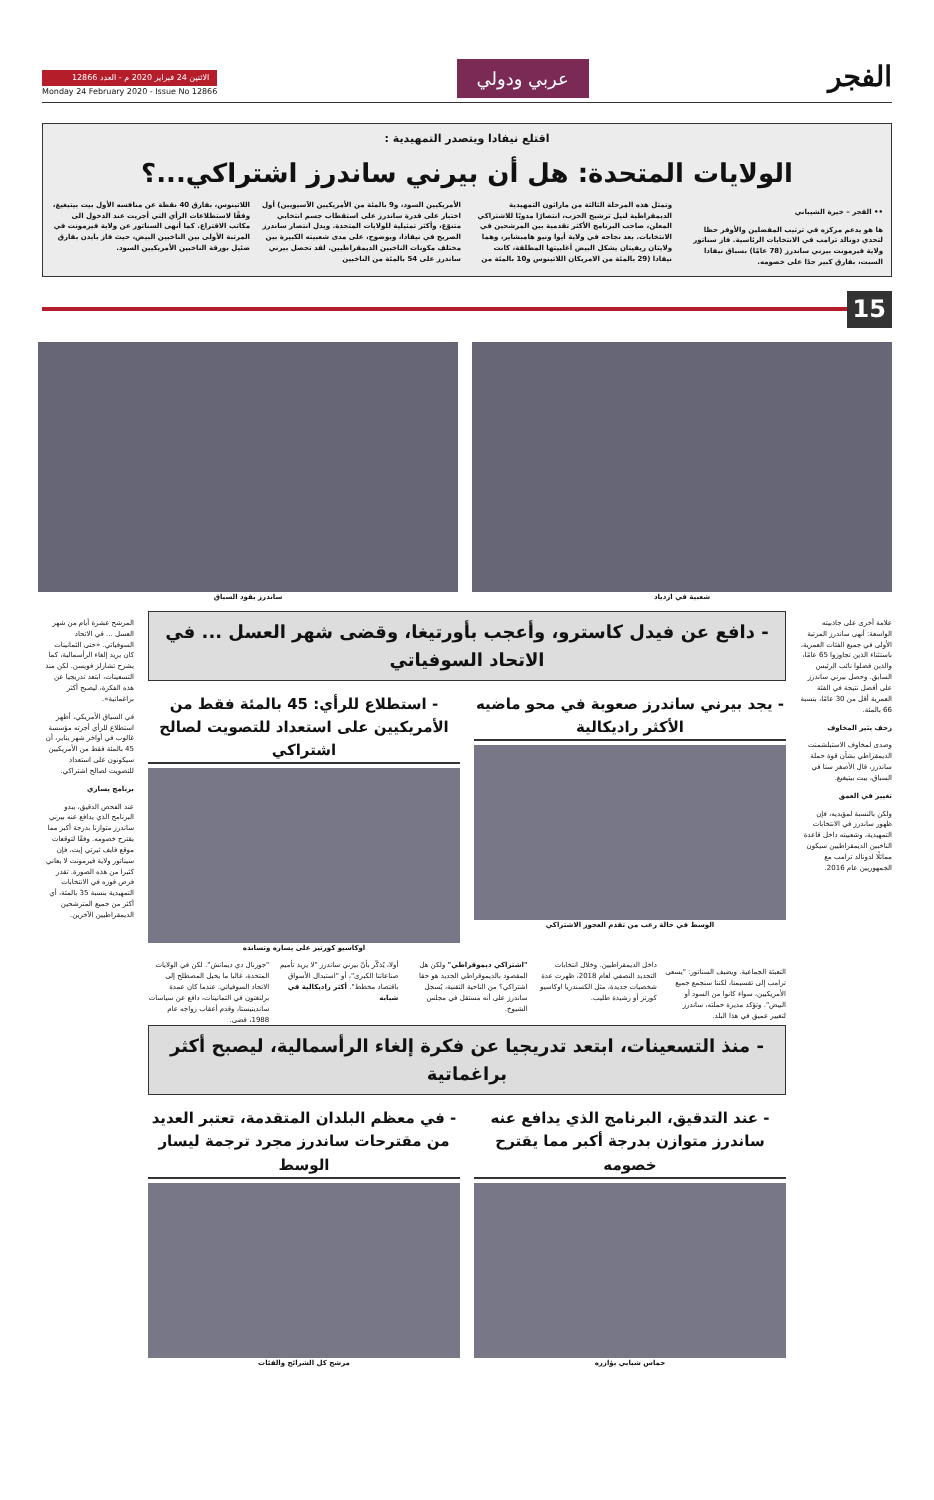الفجر
عربي ودولي
الاثنين 24 فبراير 2020 م - العدد 12866
Monday 24 February 2020 - Issue No 12866
اقتلع نيفادا ويتصدر التمهيدية :
الولايات المتحدة: هل أن بيرني ساندرز اشتراكي...؟
•• الفجر – خيرة الشيباني
ها هو يدعم مركزه في ترتيب المفضلين والأوفر حظا لتحدي دونالد ترامب في الانتخابات الرئاسية. فاز سناتور ولاية فيرمونت بيرني ساندرز (78 عامًا) بسباق نيفادا السبت، بفارق كبير جدًا على خصومه.
وتمثل هذه المرحلة الثالثة من ماراثون التمهيدية الديمقراطية لنيل ترشيح الحزب، انتصارًا مدويًا للاشتراكي المعلن، صاحب البرنامج الأكثر تقدمية بين المرشحين في الانتخابات. بعد نجاحه في ولاية أيوا ونيو هامبشاير، وهما ولايتان ريفيتان يشكل البيض أغلبيتها المطلقة، كانت نيفادا (29 بالمئة من الامريكان اللاتينوس و10 بالمئة من
الأمريكيين السود، و9 بالمئة من الأمريكيين الآسيويين) أول اختبار على قدرة ساندرز على استقطاب جسم انتخابي متنوّع، وأكثر تمثيلية للولايات المتحدة. ويدل انتصار ساندرز الصريح في نيفادا، وبوضوح، على مدى شعبيته الكبيرة بين مختلف مكونات الناخبين الديمقراطيين. لقد تحصل بيرني ساندرز على 54 بالمئة من الناخبين
اللاتينوس، بفارق 40 نقطة عن منافسه الأول بيت بيتيغيغ، وفقًا لاستطلاعات الرأي التي أجريت عند الدخول الى مكاتب الاقتراع. كما أنهى السناتور عن ولاية فيرمونت في المرتبة الأولى بين الناخبين البيض، حيث فاز بايدن بفارق ضئيل بورقة الناخبين الأمريكيين السود.
15
شعبية في ازدياد ساندرز يقود السباق
علامة أخرى على جاذبيته الواسعة: أنهى ساندرز المرتبة الأولى في جميع الفئات العمرية، باستثناء الذين تجاوزوا 65 عامًا، والذين فضلوا نائب الرئيس السابق. وحصل بيرني ساندرز على أفضل نتيجة في الفئة العمرية أقل من 30 عامًا، بنسبة 66 بالمئة.
زحف يثير المخاوف
وصدى لمخاوف الاستبلشمنت الديمقراطي بشأن قوة حملة ساندرز، قال الأصغر سنا في السباق، بيت بيتيغيغ.
تغيير في العمق
ولكن بالنسبة لمؤيديه، فإن ظهور ساندرز في الانتخابات التمهيدية، وشعبيته داخل قاعدة الناخبين الديمقراطيين سيكون مماثلًا لدونالد ترامب مع الجمهوريين عام 2016.
- دافع عن فيدل كاسترو، وأعجب بأورتيغا، وقضى شهر العسل ... في الاتحاد السوفياتي
- يجد بيرني ساندرز صعوبة في محو ماضيه الأكثر راديكالية
الوسط في حالة رعب من تقدم العجوز الاشتراكي
- استطلاع للرأي: 45 بالمئة فقط من الأمريكيين على استعداد للتصويت لصالح اشتراكي
اوكاسيو كورتيز على يساره وتسانده
التعبئة الجماعية. ويضيف السناتور: "يسعى ترامب إلى تقسيمنا، لكننا سنجمع جميع الأمريكيين، سواء كانوا من السود أو البيض". وتؤكد مديرة حملته، ساندرز لتغيير عميق في هذا البلد.
داخل الديمقراطيين. وخلال انتخابات التجديد النصفي لعام 2018، ظهرت عدة شخصيات جديدة، مثل الكسندريا اوكاسيو كورتز أو رشيدة طليب.
"اشتراكي ديموقراطي" ولكن هل المقصود بالديموقراطي الجديد هو حقا اشتراكي؟ من الناحية التقنية، يُسجل ساندرز على أنه مستقل في مجلس الشيوخ.
أولا، يُذكّر بأنّ بيرني ساندرز "لا يريد تأميم صناعاتنا الكبرى"، أو "استبدال الأسواق باقتصاد مخطط". أكثر راديكالية في شبابه
"جورنال دي ديمانش". لكن في الولايات المتحدة، غالبا ما يحيل المصطلح إلى الاتحاد السوفياتي. عندما كان عمدة برلنغتون في الثمانينات، دافع عن سياسات ساندينيستا، وقدم أعقاب زواجه عام 1988، قضى.
- منذ التسعينات، ابتعد تدريجيا عن فكرة إلغاء الرأسمالية، ليصبح أكثر براغماتية
- عند التدقيق، البرنامج الذي يدافع عنه ساندرز متوازن بدرجة أكبر مما يقترح خصومه
حماس شبابي يؤازره
- في معظم البلدان المتقدمة، تعتبر العديد من مقترحات ساندرز مجرد ترجمة ليسار الوسط
مرشح كل الشرائح والفئات
المرشح عشرة أيام من شهر العسل ... في الاتحاد السوفياتي. «حتى الثمانينات كان يريد إلغاء الرأسمالية، كما يشرح تشارلز فويسن. لكن منذ التسعينات، ابتعد تدريجيا عن هذه الفكرة، ليصبح أكثر براغماتية».
في السياق الأمريكي، أظهر استطلاع للرأي أجرته مؤسسة غالوب في أواخر شهر يناير، أن 45 بالمئة فقط من الأمريكيين سيكونون على استعداد للتصويت لصالح اشتراكي.
برنامج يساري
عند الفحص الدقيق، يبدو البرنامج الذي يدافع عنه بيرني ساندرز متوازنا بدرجة أكبر مما يقترح خصومه. وفقًا لتوقعات موقع فايف ثيرتي إيت، فإن سيناتور ولاية فيرمونت لا يعاني كثيرا من هذه الصورة. تقدر فرص فوزه في الانتخابات التمهيدية بنسبة 35 بالمئة، أي أكثر من جميع المترشحين الديمقراطيين الآخرين.